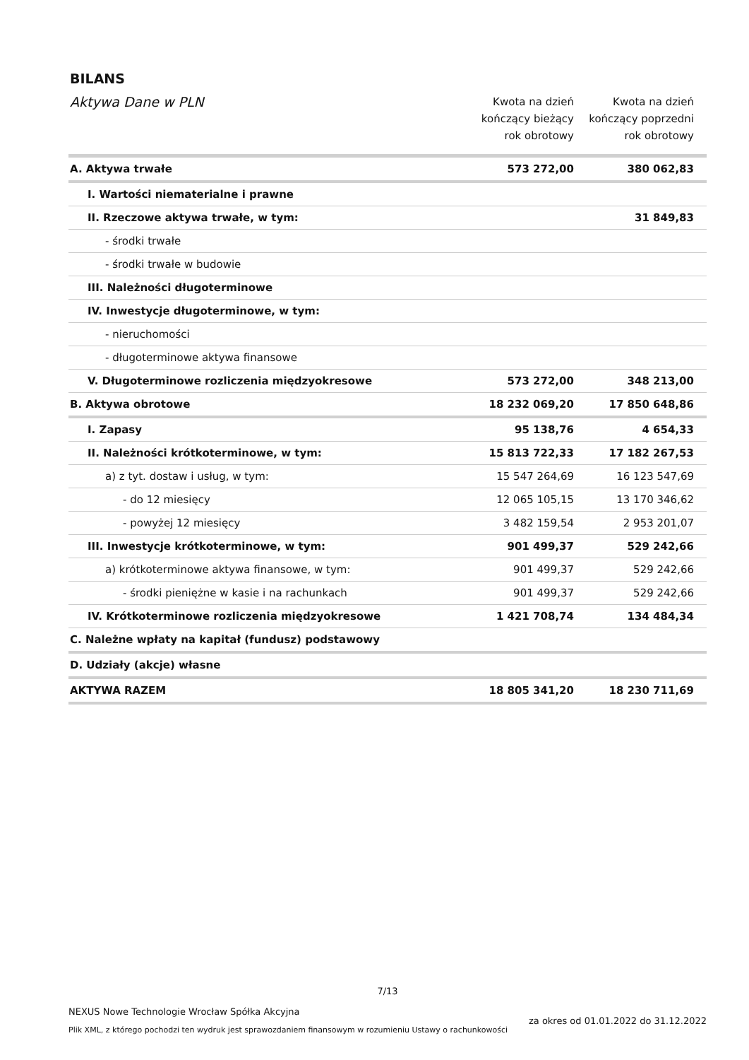BILANS
| Aktywa Dane w PLN | Kwota na dzień kończący bieżący rok obrotowy | Kwota na dzień kończący poprzedni rok obrotowy |
| --- | --- | --- |
| A. Aktywa trwałe | 573 272,00 | 380 062,83 |
| I. Wartości niematerialne i prawne | | |
| II. Rzeczowe aktywa trwałe, w tym: | | 31 849,83 |
| - środki trwałe | | |
| - środki trwałe w budowie | | |
| III. Należności długoterminowe | | |
| IV. Inwestycje długoterminowe, w tym: | | |
| - nieruchomości | | |
| - długoterminowe aktywa finansowe | | |
| V. Długoterminowe rozliczenia międzyokresowe | 573 272,00 | 348 213,00 |
| B. Aktywa obrotowe | 18 232 069,20 | 17 850 648,86 |
| I. Zapasy | 95 138,76 | 4 654,33 |
| II. Należności krótkoterminowe, w tym: | 15 813 722,33 | 17 182 267,53 |
| a) z tyt. dostaw i usług, w tym: | 15 547 264,69 | 16 123 547,69 |
| - do 12 miesięcy | 12 065 105,15 | 13 170 346,62 |
| - powyżej 12 miesięcy | 3 482 159,54 | 2 953 201,07 |
| III. Inwestycje krótkoterminowe, w tym: | 901 499,37 | 529 242,66 |
| a) krótkoterminowe aktywa finansowe, w tym: | 901 499,37 | 529 242,66 |
| - środki pieniężne w kasie i na rachunkach | 901 499,37 | 529 242,66 |
| IV. Krótkoterminowe rozliczenia międzyokresowe | 1 421 708,74 | 134 484,34 |
| C. Należne wpłaty na kapitał (fundusz) podstawowy | | |
| D. Udziały (akcje) własne | | |
| AKTYWA RAZEM | 18 805 341,20 | 18 230 711,69 |
7/13
NEXUS Nowe Technologie Wrocław Spółka Akcyjna
Plik XML, z którego pochodzi ten wydruk jest sprawozdaniem finansowym w rozumieniu Ustawy o rachunkowości
za okres od 01.01.2022 do 31.12.2022